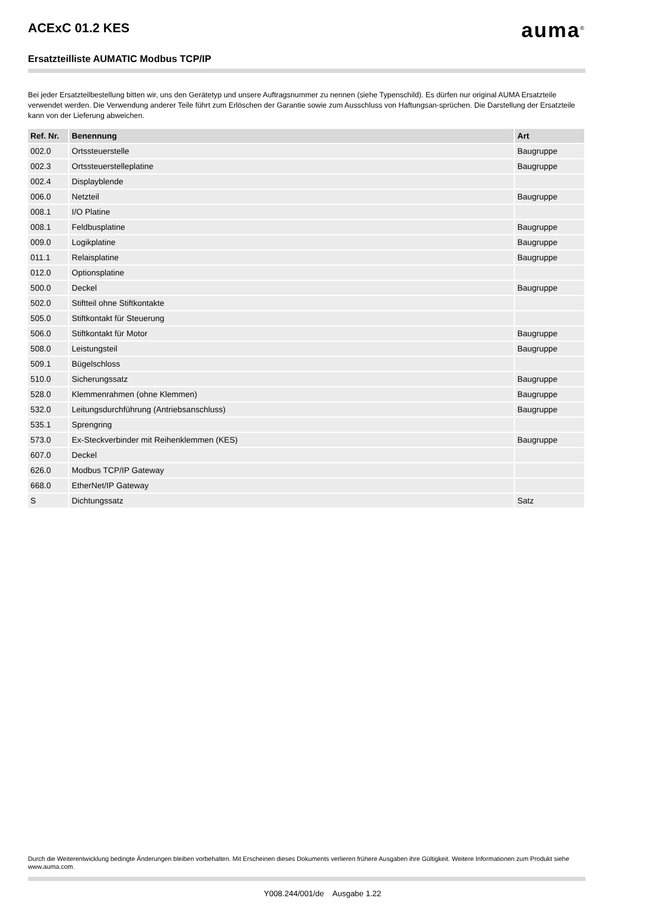ACExC 01.2 KES
auma<sup>®</sup>
Ersatzteilliste AUMATIC Modbus TCP/IP
Bei jeder Ersatzteilbestellung bitten wir, uns den Gerätetyp und unsere Auftragsnummer zu nennen (siehe Typenschild). Es dürfen nur original AUMA Ersatzteile verwendet werden. Die Verwendung anderer Teile führt zum Erlöschen der Garantie sowie zum Ausschluss von Haftungsan-sprüchen. Die Darstellung der Ersatzteile kann von der Lieferung abweichen.
| Ref. Nr. | Benennung | Art |
| --- | --- | --- |
| 002.0 | Ortssteuerstelle | Baugruppe |
| 002.3 | Ortssteuerstelleplatine | Baugruppe |
| 002.4 | Displayblende | |
| 006.0 | Netzteil | Baugruppe |
| 008.1 | I/O Platine | |
| 008.1 | Feldbusplatine | Baugruppe |
| 009.0 | Logikplatine | Baugruppe |
| 011.1 | Relaisplatine | Baugruppe |
| 012.0 | Optionsplatine | |
| 500.0 | Deckel | Baugruppe |
| 502.0 | Stiftteil ohne Stiftkontakte | |
| 505.0 | Stiftkontakt für Steuerung | |
| 506.0 | Stiftkontakt für Motor | Baugruppe |
| 508.0 | Leistungsteil | Baugruppe |
| 509.1 | Bügelschloss | |
| 510.0 | Sicherungssatz | Baugruppe |
| 528.0 | Klemmenrahmen (ohne Klemmen) | Baugruppe |
| 532.0 | Leitungsdurchführung (Antriebsanschluss) | Baugruppe |
| 535.1 | Sprengring | |
| 573.0 | Ex-Steckverbinder mit Reihenklemmen (KES) | Baugruppe |
| 607.0 | Deckel | |
| 626.0 | Modbus TCP/IP Gateway | |
| 668.0 | EtherNet/IP Gateway | |
| S | Dichtungssatz | Satz |
Durch die Weiterentwicklung bedingte Änderungen bleiben vorbehalten. Mit Erscheinen dieses Dokuments verlieren frühere Ausgaben ihre Gültigkeit. Weitere Informationen zum Produkt siehe www.auma.com.
Y008.244/001/de Ausgabe 1.22